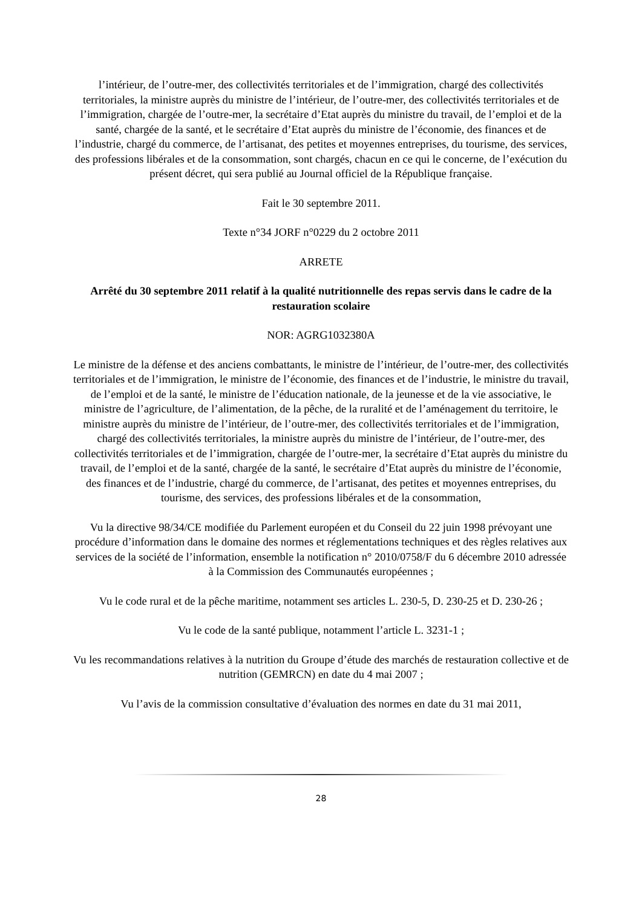l’intérieur, de l’outre-mer, des collectivités territoriales et de l’immigration, chargé des collectivités territoriales, la ministre auprès du ministre de l’intérieur, de l’outre-mer, des collectivités territoriales et de l’immigration, chargée de l’outre-mer, la secrétaire d’Etat auprès du ministre du travail, de l’emploi et de la santé, chargée de la santé, et le secrétaire d’Etat auprès du ministre de l’économie, des finances et de l’industrie, chargé du commerce, de l’artisanat, des petites et moyennes entreprises, du tourisme, des services, des professions libérales et de la consommation, sont chargés, chacun en ce qui le concerne, de l’exécution du présent décret, qui sera publié au Journal officiel de la République française.
Fait le 30 septembre 2011.
Texte n°34 JORF n°0229 du 2 octobre 2011
ARRETE
Arrêté du 30 septembre 2011 relatif à la qualité nutritionnelle des repas servis dans le cadre de la restauration scolaire
NOR: AGRG1032380A
Le ministre de la défense et des anciens combattants, le ministre de l’intérieur, de l’outre-mer, des collectivités territoriales et de l’immigration, le ministre de l’économie, des finances et de l’industrie, le ministre du travail, de l’emploi et de la santé, le ministre de l’éducation nationale, de la jeunesse et de la vie associative, le ministre de l’agriculture, de l’alimentation, de la pêche, de la ruralité et de l’aménagement du territoire, le ministre auprès du ministre de l’intérieur, de l’outre-mer, des collectivités territoriales et de l’immigration, chargé des collectivités territoriales, la ministre auprès du ministre de l’intérieur, de l’outre-mer, des collectivités territoriales et de l’immigration, chargée de l’outre-mer, la secrétaire d’Etat auprès du ministre du travail, de l’emploi et de la santé, chargée de la santé, le secrétaire d’Etat auprès du ministre de l’économie, des finances et de l’industrie, chargé du commerce, de l’artisanat, des petites et moyennes entreprises, du tourisme, des services, des professions libérales et de la consommation,
Vu la directive 98/34/CE modifiée du Parlement européen et du Conseil du 22 juin 1998 prévoyant une procédure d’information dans le domaine des normes et réglementations techniques et des règles relatives aux services de la société de l’information, ensemble la notification n° 2010/0758/F du 6 décembre 2010 adressée à la Commission des Communautés européennes ;
Vu le code rural et de la pêche maritime, notamment ses articles L. 230-5, D. 230-25 et D. 230-26 ;
Vu le code de la santé publique, notamment l’article L. 3231-1 ;
Vu les recommandations relatives à la nutrition du Groupe d’étude des marchés de restauration collective et de nutrition (GEMRCN) en date du 4 mai 2007 ;
Vu l’avis de la commission consultative d’évaluation des normes en date du 31 mai 2011,
28